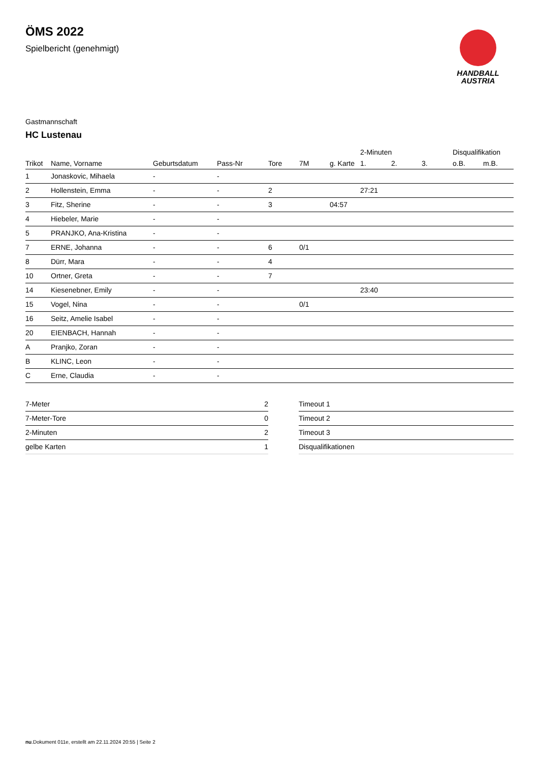HANDBALL
AUSTRIA
ÖMS 2022
Spielbericht (genehmigt)
Gastmannschaft
HC Lustenau
| | | | | | | | 2-Minuten | | | Disqualifikation | |
| --- | --- | --- | --- | --- | --- | --- | --- | --- | --- | --- | --- |
| Trikot | Name, Vorname | Geburtsdatum | Pass-Nr | Tore | 7M | g. Karte | 1. | 2. | 3. | o.B. | m.B. |
| 1 | Jonaskovic, Mihaela | - | - | | | | | | | | |
| 2 | Hollenstein, Emma | - | - | 2 | | | 27:21 | | | | |
| 3 | Fitz, Sherine | - | - | 3 | | 04:57 | | | | | |
| 4 | Hiebeler, Marie | - | - | | | | | | | | |
| 5 | PRANJKO, Ana-Kristina | - | - | | | | | | | | |
| 7 | ERNE, Johanna | - | - | 6 | 0/1 | | | | | | |
| 8 | Dürr, Mara | - | - | 4 | | | | | | | |
| 10 | Ortner, Greta | - | - | 7 | | | | | | | |
| 14 | Kiesenebner, Emily | - | - | | | | 23:40 | | | | |
| 15 | Vogel, Nina | - | - | | 0/1 | | | | | | |
| 16 | Seitz, Amelie Isabel | - | - | | | | | | | | |
| 20 | EIENBACH, Hannah | - | - | | | | | | | | |
| A | Pranjko, Zoran | - | - | | | | | | | | |
| B | KLINC, Leon | - | - | | | | | | | | |
| C | Erne, Claudia | - | - | | | | | | | | |
| 7-Meter | 2 |
| 7-Meter-Tore | 0 |
| 2-Minuten | 2 |
| gelbe Karten | 1 |
| Timeout 1 |
| Timeout 2 |
| Timeout 3 |
| Disqualifikationen |
nu.Dokument 011e, erstellt am 22.11.2024 20:55 | Seite 2